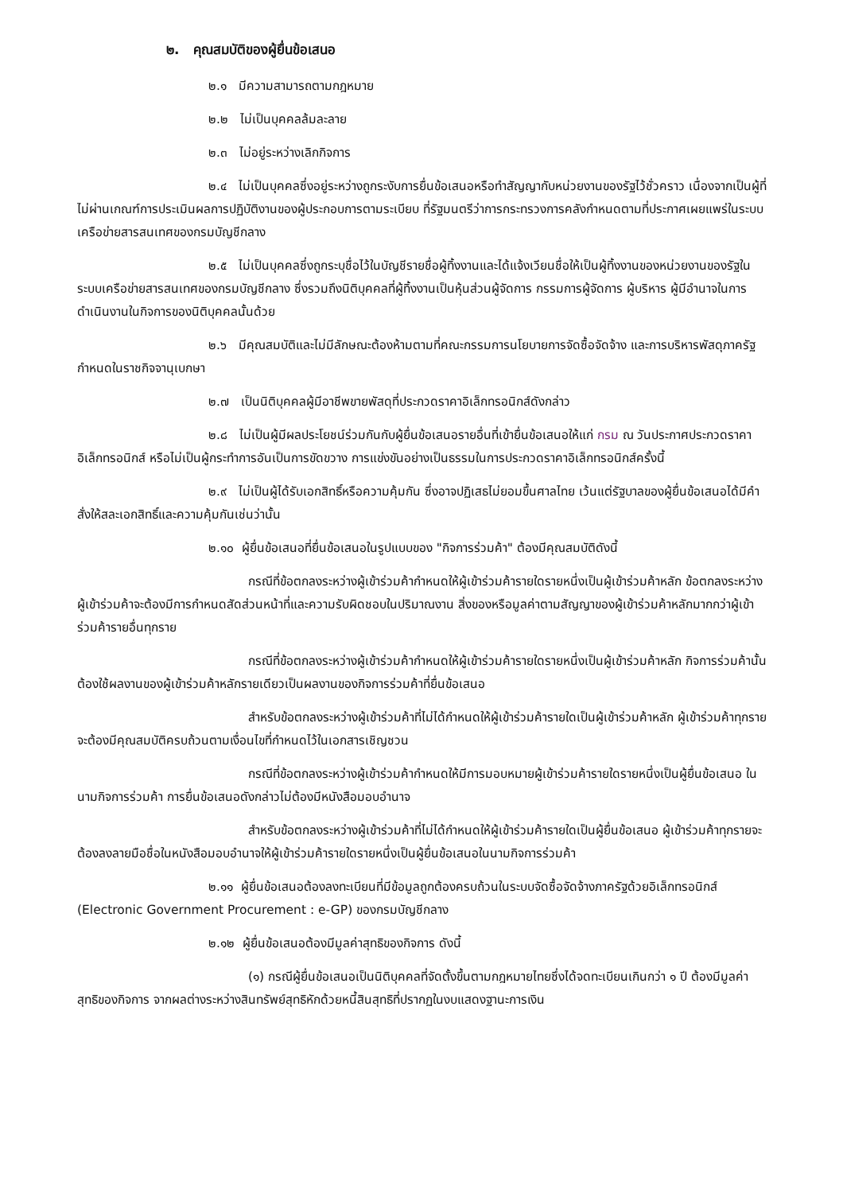๒. คุณสมบัติของผู้ยื่นข้อเสนอ
๒.๑ มีความสามารถตามกฎหมาย
๒.๒ ไม่เป็นบุคคลล้มละลาย
๒.๓ ไม่อยู่ระหว่างเลิกกิจการ
๒.๔ ไม่เป็นบุคคลซึ่งอยู่ระหว่างถูกระงับการยื่นข้อเสนอหรือทำสัญญากับหน่วยงานของรัฐไว้ชั่วคราว เนื่องจากเป็นผู้ที่ไม่ผ่านเกณฑ์การประเมินผลการปฏิบัติงานของผู้ประกอบการตามระเบียบ ที่รัฐมนตรีว่าการกระทรวงการคลังกำหนดตามที่ประกาศเผยแพร่ในระบบเครือข่ายสารสนเทศของกรมบัญชีกลาง
๒.๕ ไม่เป็นบุคคลซึ่งถูกระบุชื่อไว้ในบัญชีรายชื่อผู้ทิ้งงานและได้แจ้งเวียนชื่อให้เป็นผู้ทิ้งงานของหน่วยงานของรัฐในระบบเครือข่ายสารสนเทศของกรมบัญชีกลาง ซึ่งรวมถึงนิติบุคคลที่ผู้ทิ้งงานเป็นหุ้นส่วนผู้จัดการ กรรมการผู้จัดการ ผู้บริหาร ผู้มีอำนาจในการดำเนินงานในกิจการของนิติบุคคลนั้นด้วย
๒.๖ มีคุณสมบัติและไม่มีลักษณะต้องห้ามตามที่คณะกรรมการนโยบายการจัดซื้อจัดจ้าง และการบริหารพัสดุภาครัฐกำหนดในราชกิจจานุเบกษา
๒.๗ เป็นนิติบุคคลผู้มีอาชีพขายพัสดุที่ประกวดราคาอิเล็กทรอนิกส์ดังกล่าว
๒.๘ ไม่เป็นผู้มีผลประโยชน์ร่วมกันกับผู้ยื่นข้อเสนอรายอื่นที่เข้ายื่นข้อเสนอให้แก่ กรม ณ วันประกาศประกวดราคาอิเล็กทรอนิกส์ หรือไม่เป็นผู้กระทำการอันเป็นการขัดขวาง การแข่งขันอย่างเป็นธรรมในการประกวดราคาอิเล็กทรอนิกส์ครั้งนี้
๒.๙ ไม่เป็นผู้ได้รับเอกสิทธิ์หรือความคุ้มกัน ซึ่งอาจปฏิเสธไม่ยอมขึ้นศาลไทย เว้นแต่รัฐบาลของผู้ยื่นข้อเสนอได้มีคำสั่งให้สละเอกสิทธิ์และความคุ้มกันเช่นว่านั้น
๒.๑๐ ผู้ยื่นข้อเสนอที่ยื่นข้อเสนอในรูปแบบของ "กิจการร่วมค้า" ต้องมีคุณสมบัติดังนี้
กรณีที่ข้อตกลงระหว่างผู้เข้าร่วมค้ากำหนดให้ผู้เข้าร่วมค้ารายใดรายหนึ่งเป็นผู้เข้าร่วมค้าหลัก ข้อตกลงระหว่างผู้เข้าร่วมค้าจะต้องมีการกำหนดสัดส่วนหน้าที่และความรับผิดชอบในปริมาณงาน สิ่งของหรือมูลค่าตามสัญญาของผู้เข้าร่วมค้าหลักมากกว่าผู้เข้าร่วมค้ารายอื่นทุกราย
กรณีที่ข้อตกลงระหว่างผู้เข้าร่วมค้ากำหนดให้ผู้เข้าร่วมค้ารายใดรายหนึ่งเป็นผู้เข้าร่วมค้าหลัก กิจการร่วมค้านั้นต้องใช้ผลงานของผู้เข้าร่วมค้าหลักรายเดียวเป็นผลงานของกิจการร่วมค้าที่ยื่นข้อเสนอ
สำหรับข้อตกลงระหว่างผู้เข้าร่วมค้าที่ไม่ได้กำหนดให้ผู้เข้าร่วมค้ารายใดเป็นผู้เข้าร่วมค้าหลัก ผู้เข้าร่วมค้าทุกรายจะต้องมีคุณสมบัติครบถ้วนตามเงื่อนไขที่กำหนดไว้ในเอกสารเชิญชวน
กรณีที่ข้อตกลงระหว่างผู้เข้าร่วมค้ากำหนดให้มีการมอบหมายผู้เข้าร่วมค้ารายใดรายหนึ่งเป็นผู้ยื่นข้อเสนอ ในนามกิจการร่วมค้า การยื่นข้อเสนอดังกล่าวไม่ต้องมีหนังสือมอบอำนาจ
สำหรับข้อตกลงระหว่างผู้เข้าร่วมค้าที่ไม่ได้กำหนดให้ผู้เข้าร่วมค้ารายใดเป็นผู้ยื่นข้อเสนอ ผู้เข้าร่วมค้าทุกรายจะต้องลงลายมือชื่อในหนังสือมอบอำนาจให้ผู้เข้าร่วมค้ารายใดรายหนึ่งเป็นผู้ยื่นข้อเสนอในนามกิจการร่วมค้า
๒.๑๑ ผู้ยื่นข้อเสนอต้องลงทะเบียนที่มีข้อมูลถูกต้องครบถ้วนในระบบจัดซื้อจัดจ้างภาครัฐด้วยอิเล็กทรอนิกส์ (Electronic Government Procurement : e-GP) ของกรมบัญชีกลาง
๒.๑๒ ผู้ยื่นข้อเสนอต้องมีมูลค่าสุทธิของกิจการ ดังนี้
(๑) กรณีผู้ยื่นข้อเสนอเป็นนิติบุคคลที่จัดตั้งขึ้นตามกฎหมายไทยซึ่งได้จดทะเบียนเกินกว่า ๑ ปี ต้องมีมูลค่าสุทธิของกิจการ จากผลต่างระหว่างสินทรัพย์สุทธิหักด้วยหนี้สินสุทธิที่ปรากฏในงบแสดงฐานะการเงิน